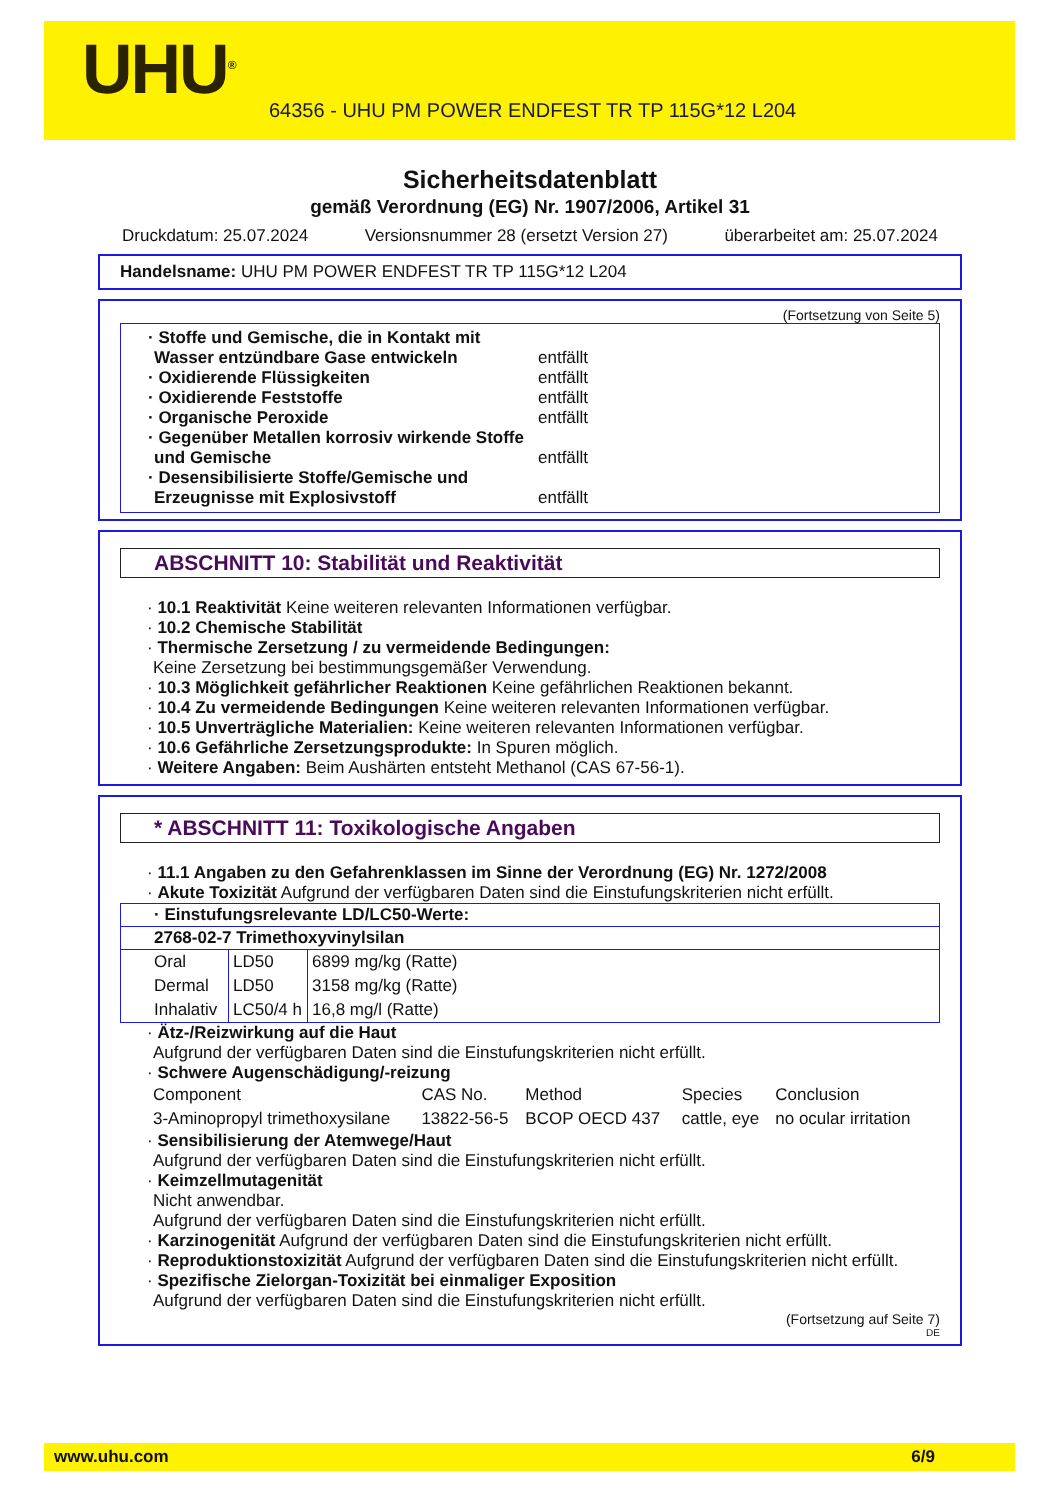UHU<sup>®</sup>
64356 - UHU PM POWER ENDFEST TR TP 115G*12 L204
Sicherheitsdatenblatt
gemäß Verordnung (EG) Nr. 1907/2006, Artikel 31
Druckdatum: 25.07.2024 Versionsnummer 28 (ersetzt Version 27) überarbeitet am: 25.07.2024
Handelsname: UHU PM POWER ENDFEST TR TP 115G*12 L204
(Fortsetzung von Seite 5)
· Stoffe und Gemische, die in Kontakt mit Wasser entzündbare Gase entwickeln entfällt
· Oxidierende Flüssigkeiten entfällt
· Oxidierende Feststoffe entfällt
· Organische Peroxide entfällt
· Gegenüber Metallen korrosiv wirkende Stoffe und Gemische entfällt
· Desensibilisierte Stoffe/Gemische und Erzeugnisse mit Explosivstoff entfällt
ABSCHNITT 10: Stabilität und Reaktivität
· 10.1 Reaktivität Keine weiteren relevanten Informationen verfügbar.
· 10.2 Chemische Stabilität
· Thermische Zersetzung / zu vermeidende Bedingungen:
Keine Zersetzung bei bestimmungsgemäßer Verwendung.
· 10.3 Möglichkeit gefährlicher Reaktionen Keine gefährlichen Reaktionen bekannt.
· 10.4 Zu vermeidende Bedingungen Keine weiteren relevanten Informationen verfügbar.
· 10.5 Unverträgliche Materialien: Keine weiteren relevanten Informationen verfügbar.
· 10.6 Gefährliche Zersetzungsprodukte: In Spuren möglich.
· Weitere Angaben: Beim Aushärten entsteht Methanol (CAS 67-56-1).
* ABSCHNITT 11: Toxikologische Angaben
· 11.1 Angaben zu den Gefahrenklassen im Sinne der Verordnung (EG) Nr. 1272/2008
· Akute Toxizität Aufgrund der verfügbaren Daten sind die Einstufungskriterien nicht erfüllt.
| · Einstufungsrelevante LD/LC50-Werte: | | |
| --- | --- | --- |
| 2768-02-7 Trimethoxyvinylsilan | | |
| Oral | LD50 | 6899 mg/kg (Ratte) |
| Dermal | LD50 | 3158 mg/kg (Ratte) |
| Inhalativ | LC50/4 h | 16,8 mg/l (Ratte) |
· Ätz-/Reizwirkung auf die Haut
Aufgrund der verfügbaren Daten sind die Einstufungskriterien nicht erfüllt.
· Schwere Augenschädigung/-reizung
| Component | CAS No. | Method | Species | Conclusion |
| 3-Aminopropyl trimethoxysilane | 13822-56-5 | BCOP OECD 437 | cattle, eye | no ocular irritation |
· Sensibilisierung der Atemwege/Haut
Aufgrund der verfügbaren Daten sind die Einstufungskriterien nicht erfüllt.
· Keimzellmutagenität
Nicht anwendbar.
Aufgrund der verfügbaren Daten sind die Einstufungskriterien nicht erfüllt.
· Karzinogenität Aufgrund der verfügbaren Daten sind die Einstufungskriterien nicht erfüllt.
· Reproduktionstoxizität Aufgrund der verfügbaren Daten sind die Einstufungskriterien nicht erfüllt.
· Spezifische Zielorgan-Toxizität bei einmaliger Exposition
Aufgrund der verfügbaren Daten sind die Einstufungskriterien nicht erfüllt.
(Fortsetzung auf Seite 7)
DE
www.uhu.com 6/9